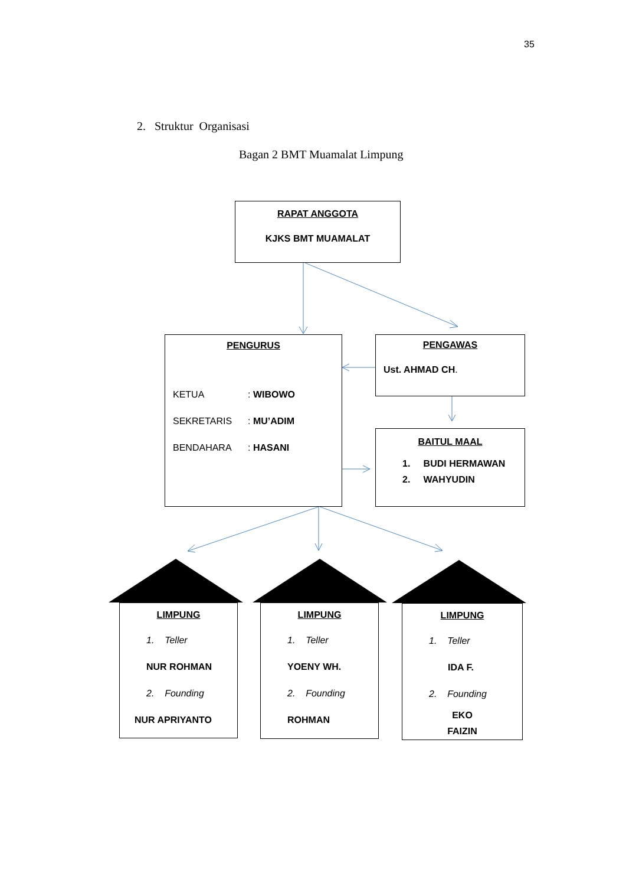35
2. Struktur Organisasi
Bagan 2 BMT Muamalat Limpung
RAPAT ANGGOTA
KJKS BMT MUAMALAT
PENGURUS
KETUA: WIBOWO
SEKRETARIS: MU’ADIM
BENDAHARA: HASANI
PENGAWAS
Ust. AHMAD CH.
BAITUL MAAL
1. BUDI HERMAWAN
2. WAHYUDIN
LIMPUNG
1. Teller
NUR ROHMAN
2. Founding
NUR APRIYANTO
LIMPUNG
1. Teller
YOENY WH.
2. Founding
ROHMAN
LIMPUNG
1. Teller
IDA F.
2. Founding
EKO
FAIZIN